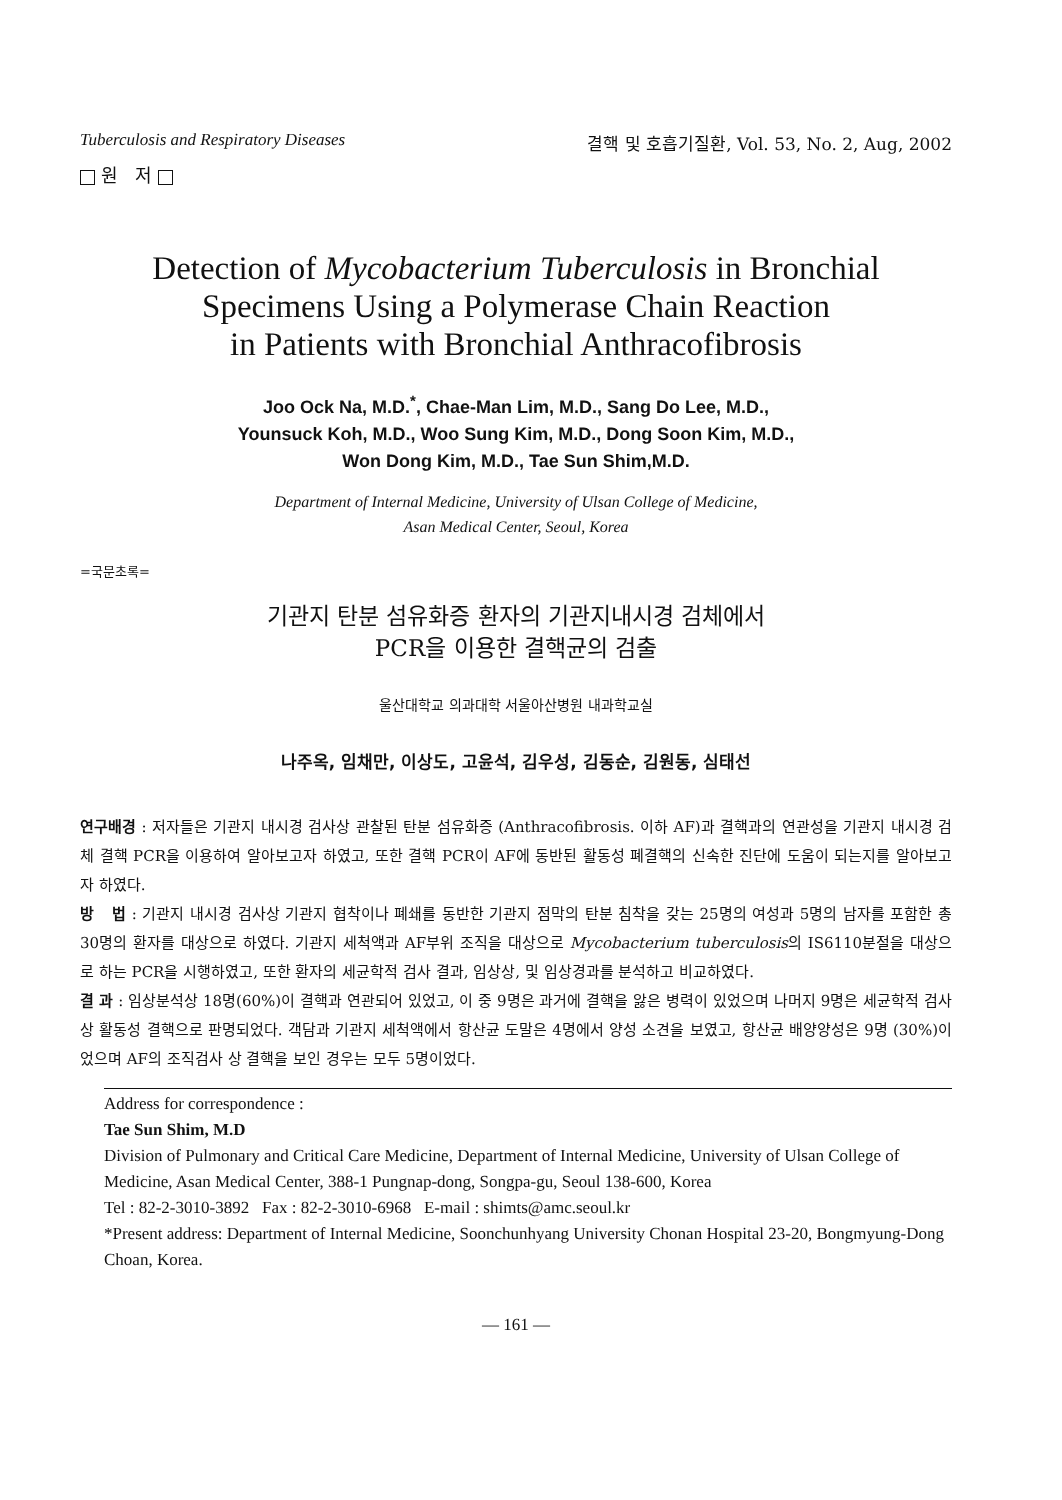Tuberculosis and Respiratory Diseases 결핵 및 호흡기질환, Vol. 53, No. 2, Aug, 2002
원 저
Detection of Mycobacterium Tuberculosis in Bronchial
Specimens Using a Polymerase Chain Reaction
in Patients with Bronchial Anthracofibrosis
Joo Ock Na, M.D.<sup>*</sup>, Chae-Man Lim, M.D., Sang Do Lee, M.D.,
Younsuck Koh, M.D., Woo Sung Kim, M.D., Dong Soon Kim, M.D.,
Won Dong Kim, M.D., Tae Sun Shim,M.D.
Department of Internal Medicine, University of Ulsan College of Medicine,
Asan Medical Center, Seoul, Korea
=국문초록=
기관지 탄분 섬유화증 환자의 기관지내시경 검체에서
PCR을 이용한 결핵균의 검출
울산대학교 의과대학 서울아산병원 내과학교실
나주옥, 임채만, 이상도, 고윤석, 김우성, 김동순, 김원동, 심태선
연구배경 : 저자들은 기관지 내시경 검사상 관찰된 탄분 섬유화증 (Anthracofibrosis. 이하 AF)과 결핵과의 연관성을 기관지 내시경 검체 결핵 PCR을 이용하여 알아보고자 하였고, 또한 결핵 PCR이 AF에 동반된 활동성 폐결핵의 신속한 진단에 도움이 되는지를 알아보고자 하였다.
방 법 : 기관지 내시경 검사상 기관지 협착이나 폐쇄를 동반한 기관지 점막의 탄분 침착을 갖는 25명의 여성과 5명의 남자를 포함한 총 30명의 환자를 대상으로 하였다. 기관지 세척액과 AF부위 조직을 대상으로 Mycobacterium tuberculosis의 IS6110분절을 대상으로 하는 PCR을 시행하였고, 또한 환자의 세균학적 검사 결과, 임상상, 및 임상경과를 분석하고 비교하였다.
결 과 : 임상분석상 18명(60%)이 결핵과 연관되어 있었고, 이 중 9명은 과거에 결핵을 앓은 병력이 있었으며 나머지 9명은 세균학적 검사상 활동성 결핵으로 판명되었다. 객담과 기관지 세척액에서 항산균 도말은 4명에서 양성 소견을 보였고, 항산균 배양양성은 9명 (30%)이었으며 AF의 조직검사 상 결핵을 보인 경우는 모두 5명이었다.
Address for correspondence :
Tae Sun Shim, M.D
Division of Pulmonary and Critical Care Medicine, Department of Internal Medicine, University of Ulsan College of Medicine, Asan Medical Center, 388-1 Pungnap-dong, Songpa-gu, Seoul 138-600, Korea
Tel : 82-2-3010-3892 Fax : 82-2-3010-6968 E-mail : shimts@amc.seoul.kr
*Present address: Department of Internal Medicine, Soonchunhyang University Chonan Hospital 23-20, Bongmyung-Dong Choan, Korea.
— 161 —